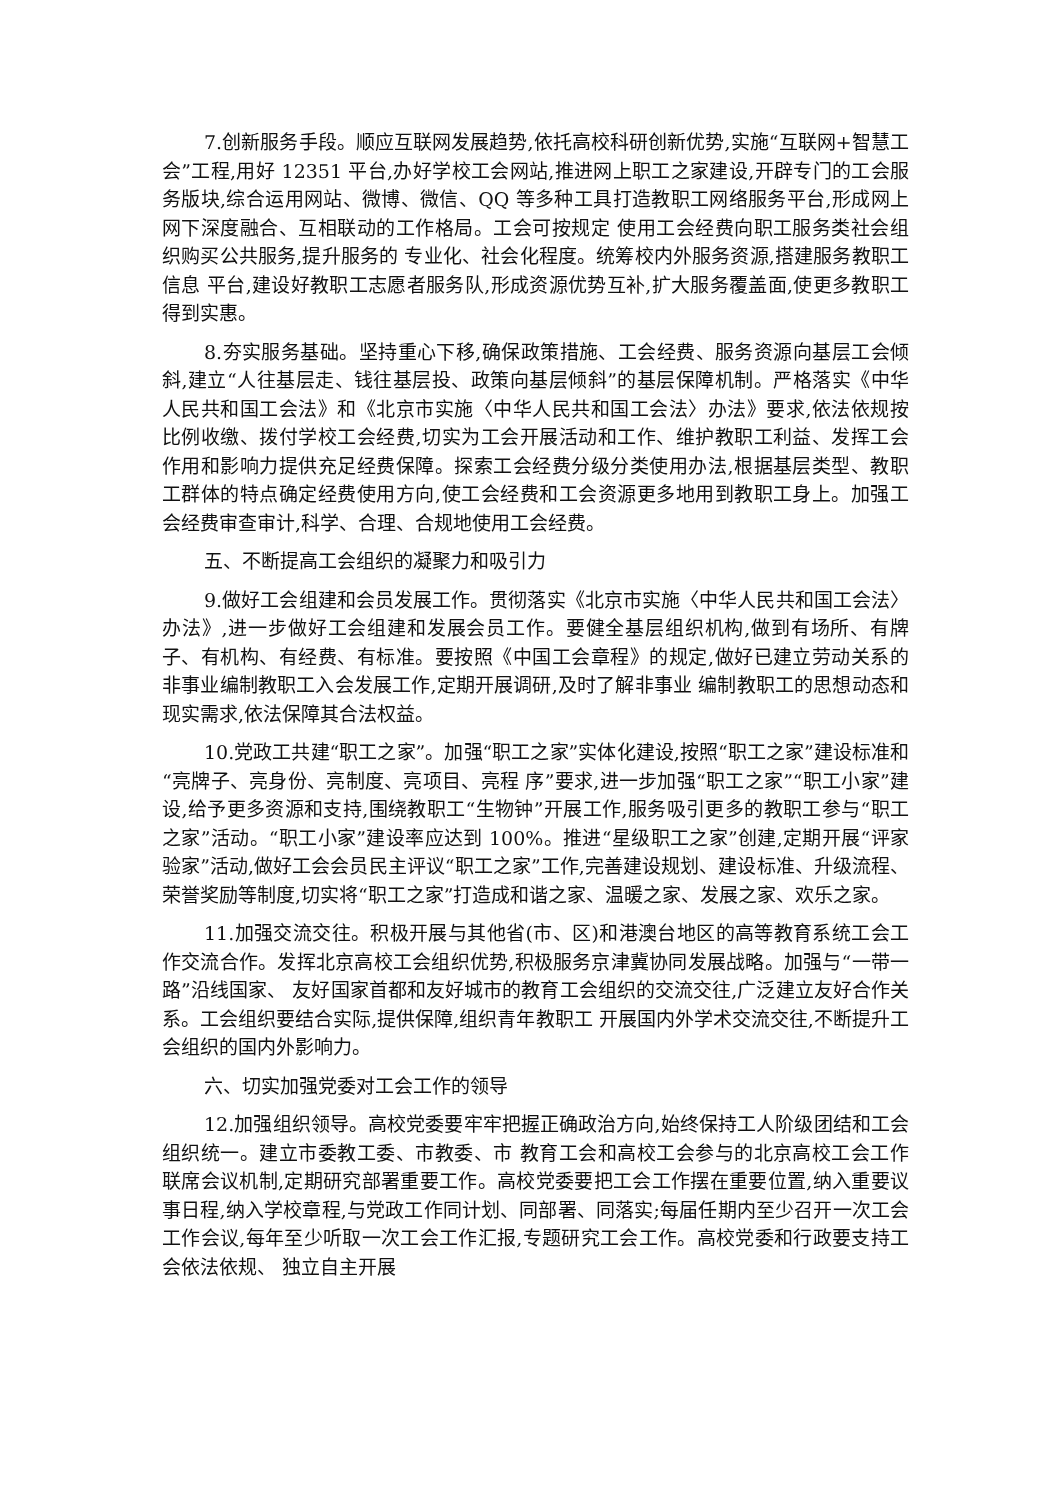7.创新服务手段。顺应互联网发展趋势,依托高校科研创新优势,实施“互联网+智慧工会”工程,用好 12351 平台,办好学校工会网站,推进网上职工之家建设,开辟专门的工会服务版块,综合运用网站、微博、微信、QQ 等多种工具打造教职工网络服务平台,形成网上网下深度融合、互相联动的工作格局。工会可按规定 使用工会经费向职工服务类社会组织购买公共服务,提升服务的 专业化、社会化程度。统筹校内外服务资源,搭建服务教职工信息 平台,建设好教职工志愿者服务队,形成资源优势互补,扩大服务覆盖面,使更多教职工得到实惠。
8.夯实服务基础。坚持重心下移,确保政策措施、工会经费、服务资源向基层工会倾斜,建立“人往基层走、钱往基层投、政策向基层倾斜”的基层保障机制。严格落实《中华人民共和国工会法》和《北京市实施〈中华人民共和国工会法〉办法》要求,依法依规按比例收缴、拨付学校工会经费,切实为工会开展活动和工作、维护教职工利益、发挥工会作用和影响力提供充足经费保障。探索工会经费分级分类使用办法,根据基层类型、教职工群体的特点确定经费使用方向,使工会经费和工会资源更多地用到教职工身上。加强工会经费审查审计,科学、合理、合规地使用工会经费。
五、不断提高工会组织的凝聚力和吸引力
9.做好工会组建和会员发展工作。贯彻落实《北京市实施〈中华人民共和国工会法〉办法》,进一步做好工会组建和发展会员工作。要健全基层组织机构,做到有场所、有牌子、有机构、有经费、有标准。要按照《中国工会章程》的规定,做好已建立劳动关系的非事业编制教职工入会发展工作,定期开展调研,及时了解非事业 编制教职工的思想动态和现实需求,依法保障其合法权益。
10.党政工共建“职工之家”。加强“职工之家”实体化建设,按照“职工之家”建设标准和“亮牌子、亮身份、亮制度、亮项目、亮程 序”要求,进一步加强“职工之家”“职工小家”建设,给予更多资源和支持,围绕教职工“生物钟”开展工作,服务吸引更多的教职工参与“职工之家”活动。“职工小家”建设率应达到 100%。推进“星级职工之家”创建,定期开展“评家验家”活动,做好工会会员民主评议“职工之家”工作,完善建设规划、建设标准、升级流程、荣誉奖励等制度,切实将“职工之家”打造成和谐之家、温暖之家、发展之家、欢乐之家。
11.加强交流交往。积极开展与其他省(市、区)和港澳台地区的高等教育系统工会工作交流合作。发挥北京高校工会组织优势,积极服务京津冀协同发展战略。加强与“一带一路”沿线国家、 友好国家首都和友好城市的教育工会组织的交流交往,广泛建立友好合作关系。工会组织要结合实际,提供保障,组织青年教职工 开展国内外学术交流交往,不断提升工会组织的国内外影响力。
六、切实加强党委对工会工作的领导
12.加强组织领导。高校党委要牢牢把握正确政治方向,始终保持工人阶级团结和工会组织统一。建立市委教工委、市教委、市 教育工会和高校工会参与的北京高校工会工作联席会议机制,定期研究部署重要工作。高校党委要把工会工作摆在重要位置,纳入重要议事日程,纳入学校章程,与党政工作同计划、同部署、同落实;每届任期内至少召开一次工会工作会议,每年至少听取一次工会工作汇报,专题研究工会工作。高校党委和行政要支持工会依法依规、 独立自主开展